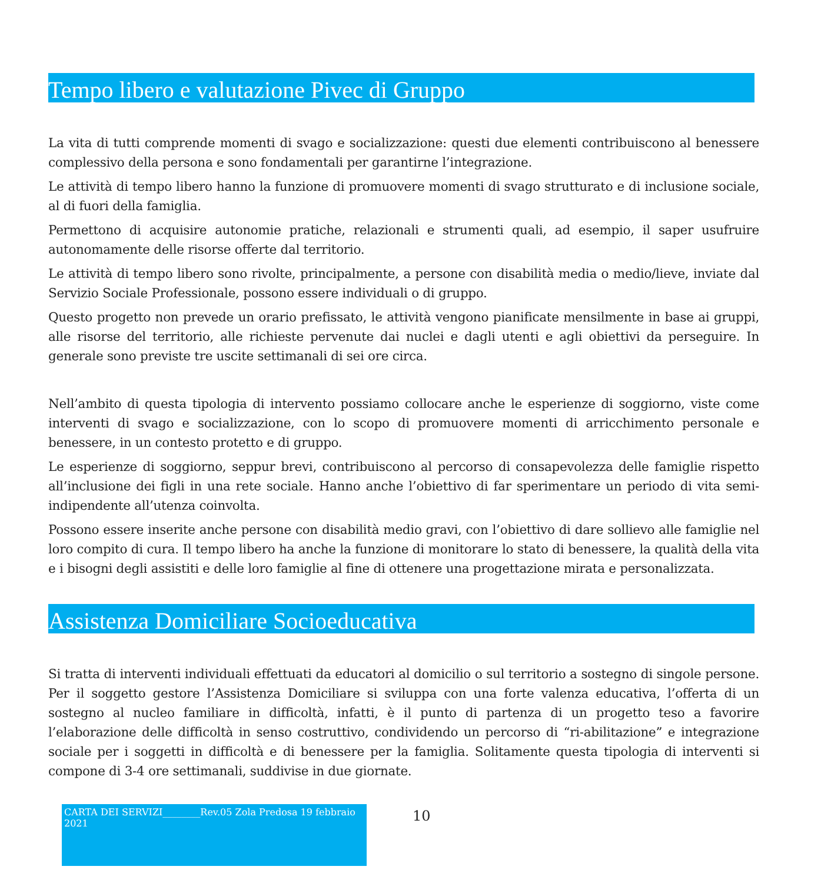Tempo libero e valutazione Pivec di Gruppo
La vita di tutti comprende momenti di svago e socializzazione: questi due elementi contribuiscono al benessere complessivo della persona e sono fondamentali per garantirne l’integrazione.
Le attività di tempo libero hanno la funzione di promuovere momenti di svago strutturato e di inclusione sociale, al di fuori della famiglia.
Permettono di acquisire autonomie pratiche, relazionali e strumenti quali, ad esempio, il saper usufruire autonomamente delle risorse offerte dal territorio.
Le attività di tempo libero sono rivolte, principalmente, a persone con disabilità media o medio/lieve, inviate dal Servizio Sociale Professionale, possono essere individuali o di gruppo.
Questo progetto non prevede un orario prefissato, le attività vengono pianificate mensilmente in base ai gruppi, alle risorse del territorio, alle richieste pervenute dai nuclei e dagli utenti e agli obiettivi da perseguire. In generale sono previste tre uscite settimanali di sei ore circa.
Nell’ambito di questa tipologia di intervento possiamo collocare anche le esperienze di soggiorno, viste come interventi di svago e socializzazione, con lo scopo di promuovere momenti di arricchimento personale e benessere, in un contesto protetto e di gruppo.
Le esperienze di soggiorno, seppur brevi, contribuiscono al percorso di consapevolezza delle famiglie rispetto all’inclusione dei figli in una rete sociale. Hanno anche l’obiettivo di far sperimentare un periodo di vita semi-indipendente all’utenza coinvolta.
Possono essere inserite anche persone con disabilità medio gravi, con l’obiettivo di dare sollievo alle famiglie nel loro compito di cura. Il tempo libero ha anche la funzione di monitorare lo stato di benessere, la qualità della vita e i bisogni degli assistiti e delle loro famiglie al fine di ottenere una progettazione mirata e personalizzata.
Assistenza Domiciliare Socioeducativa
Si tratta di interventi individuali effettuati da educatori al domicilio o sul territorio a sostegno di singole persone. Per il soggetto gestore l’Assistenza Domiciliare si sviluppa con una forte valenza educativa, l’offerta di un sostegno al nucleo familiare in difficoltà, infatti, è il punto di partenza di un progetto teso a favorire l’elaborazione delle difficoltà in senso costruttivo, condividendo un percorso di “ri-abilitazione” e integrazione sociale per i soggetti in difficoltà e di benessere per la famiglia. Solitamente questa tipologia di interventi si compone di 3-4 ore settimanali, suddivise in due giornate.
CARTA DEI SERVIZI________Rev.05 Zola Predosa 19 febbraio 2021
10